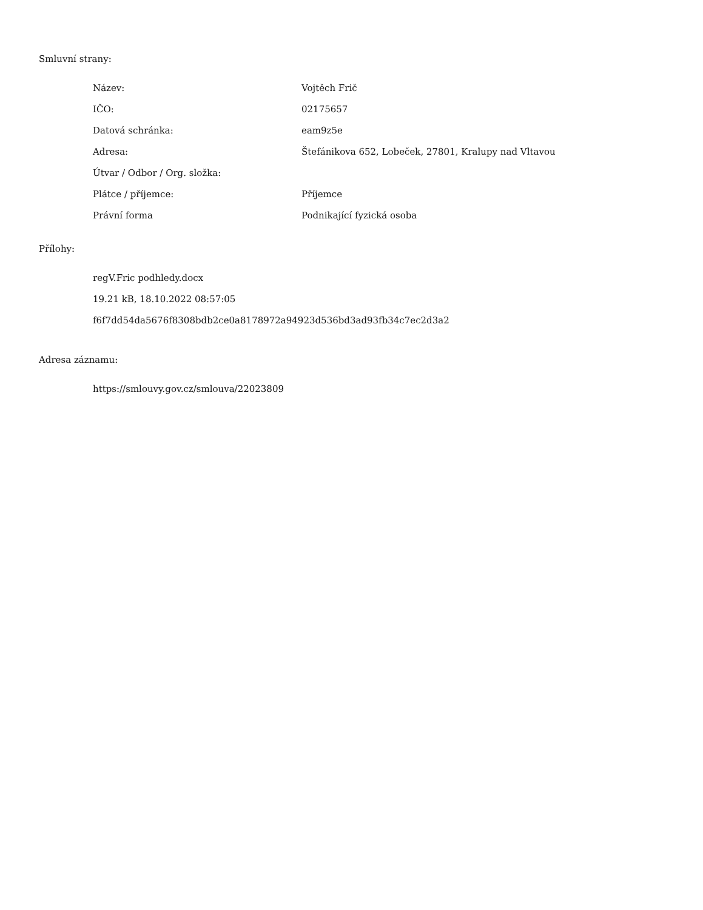Smluvní strany:
| Název: | Vojtěch Frič |
| IČO: | 02175657 |
| Datová schránka: | eam9z5e |
| Adresa: | Štefánikova 652, Lobeček, 27801, Kralupy nad Vltavou |
| Útvar / Odbor / Org. složka: | |
| Plátce / příjemce: | Příjemce |
| Právní forma | Podnikající fyzická osoba |
Přílohy:
regV.Fric podhledy.docx
19.21 kB, 18.10.2022 08:57:05
f6f7dd54da5676f8308bdb2ce0a8178972a94923d536bd3ad93fb34c7ec2d3a2
Adresa záznamu:
https://smlouvy.gov.cz/smlouva/22023809